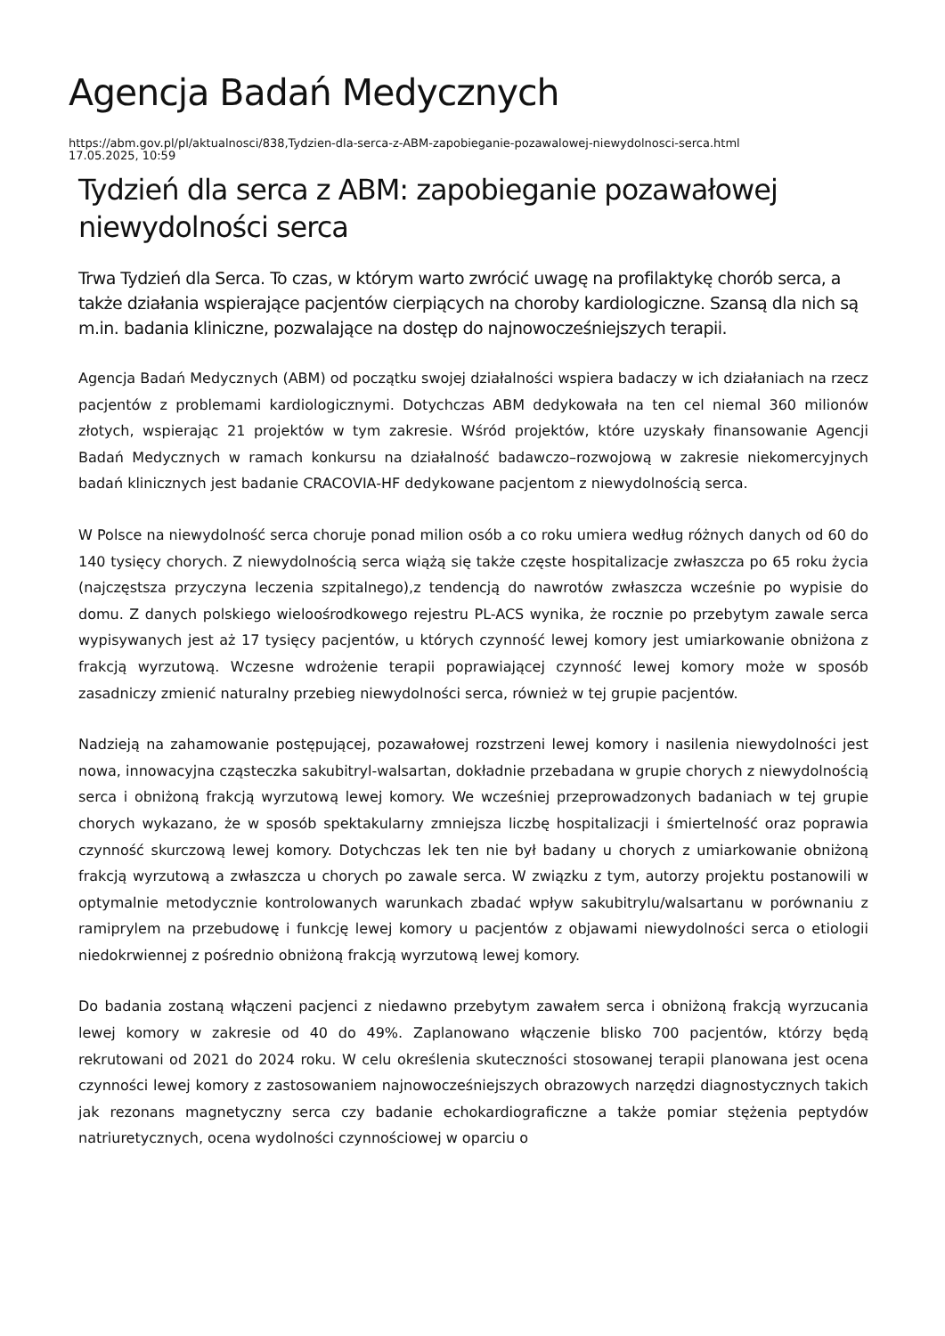Agencja Badań Medycznych
https://abm.gov.pl/pl/aktualnosci/838,Tydzien-dla-serca-z-ABM-zapobieganie-pozawalowej-niewydolnosci-serca.html
17.05.2025, 10:59
Tydzień dla serca z ABM: zapobieganie pozawałowej niewydolności serca
Trwa Tydzień dla Serca. To czas, w którym warto zwrócić uwagę na profilaktykę chorób serca, a także działania wspierające pacjentów cierpiących na choroby kardiologiczne. Szansą dla nich są m.in. badania kliniczne, pozwalające na dostęp do najnowocześniejszych terapii.
Agencja Badań Medycznych (ABM) od początku swojej działalności wspiera badaczy w ich działaniach na rzecz pacjentów z problemami kardiologicznymi. Dotychczas ABM dedykowała na ten cel niemal 360 milionów złotych, wspierając 21 projektów w tym zakresie. Wśród projektów, które uzyskały finansowanie Agencji Badań Medycznych w ramach konkursu na działalność badawczo–rozwojową w zakresie niekomercyjnych badań klinicznych jest badanie CRACOVIA-HF dedykowane pacjentom z niewydolnością serca.
W Polsce na niewydolność serca choruje ponad milion osób a co roku umiera według różnych danych od 60 do 140 tysięcy chorych. Z niewydolnością serca wiążą się także częste hospitalizacje zwłaszcza po 65 roku życia (najczęstsza przyczyna leczenia szpitalnego),z tendencją do nawrotów zwłaszcza wcześnie po wypisie do domu. Z danych polskiego wieloośrodkowego rejestru PL-ACS wynika, że rocznie po przebytym zawale serca wypisywanych jest aż 17 tysięcy pacjentów, u których czynność lewej komory jest umiarkowanie obniżona z frakcją wyrzutową. Wczesne wdrożenie terapii poprawiającej czynność lewej komory może w sposób zasadniczy zmienić naturalny przebieg niewydolności serca, również w tej grupie pacjentów.
Nadzieją na zahamowanie postępującej, pozawałowej rozstrzeni lewej komory i nasilenia niewydolności jest nowa, innowacyjna cząsteczka sakubitryl-walsartan, dokładnie przebadana w grupie chorych z niewydolnością serca i obniżoną frakcją wyrzutową lewej komory. We wcześniej przeprowadzonych badaniach w tej grupie chorych wykazano, że w sposób spektakularny zmniejsza liczbę hospitalizacji i śmiertelność oraz poprawia czynność skurczową lewej komory. Dotychczas lek ten nie był badany u chorych z umiarkowanie obniżoną frakcją wyrzutową a zwłaszcza u chorych po zawale serca. W związku z tym, autorzy projektu postanowili w optymalnie metodycznie kontrolowanych warunkach zbadać wpływ sakubitrylu/walsartanu w porównaniu z ramiprylem na przebudowę i funkcję lewej komory u pacjentów z objawami niewydolności serca o etiologii niedokrwiennej z pośrednio obniżoną frakcją wyrzutową lewej komory.
Do badania zostaną włączeni pacjenci z niedawno przebytym zawałem serca i obniżoną frakcją wyrzucania lewej komory w zakresie od 40 do 49%. Zaplanowano włączenie blisko 700 pacjentów, którzy będą rekrutowani od 2021 do 2024 roku. W celu określenia skuteczności stosowanej terapii planowana jest ocena czynności lewej komory z zastosowaniem najnowocześniejszych obrazowych narzędzi diagnostycznych takich jak rezonans magnetyczny serca czy badanie echokardiograficzne a także pomiar stężenia peptydów natriuretycznych, ocena wydolności czynnościowej w oparciu o